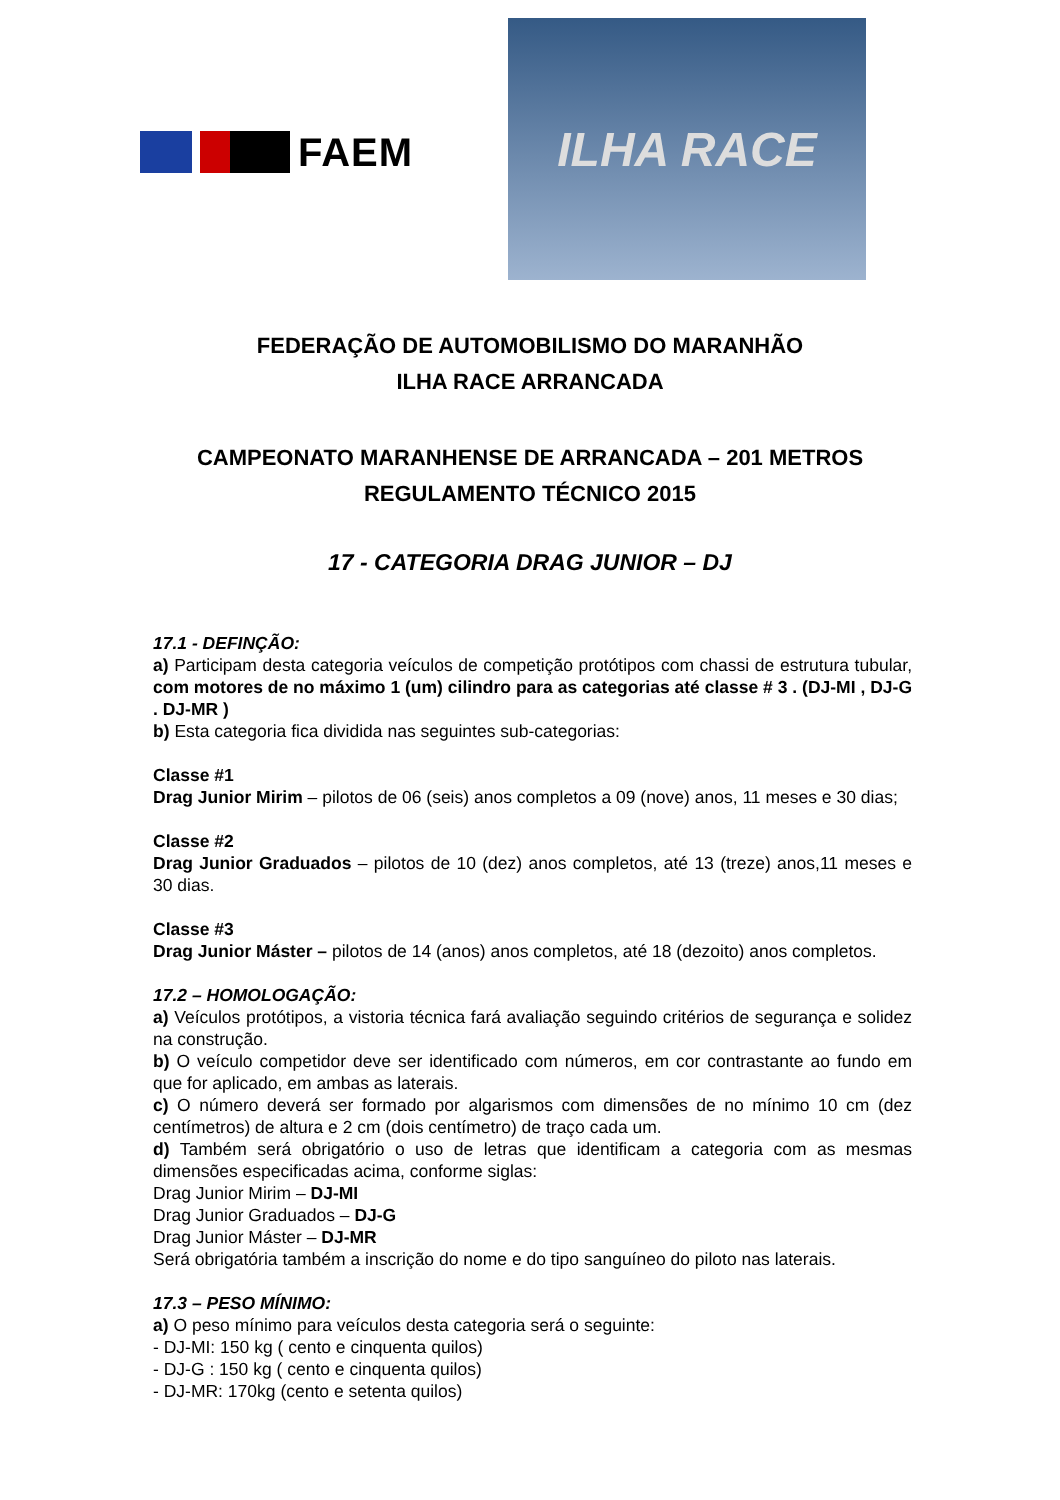FAEM
ILHA RACE
FEDERAÇÃO DE AUTOMOBILISMO DO MARANHÃO
ILHA RACE ARRANCADA
CAMPEONATO MARANHENSE DE ARRANCADA – 201 METROS
REGULAMENTO TÉCNICO 2015
17 - CATEGORIA DRAG JUNIOR – DJ
17.1 - DEFINÇÃO:
a) Participam desta categoria veículos de competição protótipos com chassi de estrutura tubular, com motores de no máximo 1 (um) cilindro para as categorias até classe # 3 . (DJ-MI , DJ-G . DJ-MR )
b) Esta categoria fica dividida nas seguintes sub-categorias:
Classe #1
Drag Junior Mirim – pilotos de 06 (seis) anos completos a 09 (nove) anos, 11 meses e 30 dias;
Classe #2
Drag Junior Graduados – pilotos de 10 (dez) anos completos, até 13 (treze) anos,11 meses e 30 dias.
Classe #3
Drag Junior Máster – pilotos de 14 (anos) anos completos, até 18 (dezoito) anos completos.
17.2 – HOMOLOGAÇÃO:
a) Veículos protótipos, a vistoria técnica fará avaliação seguindo critérios de segurança e solidez na construção.
b) O veículo competidor deve ser identificado com números, em cor contrastante ao fundo em que for aplicado, em ambas as laterais.
c) O número deverá ser formado por algarismos com dimensões de no mínimo 10 cm (dez centímetros) de altura e 2 cm (dois centímetro) de traço cada um.
d) Também será obrigatório o uso de letras que identificam a categoria com as mesmas dimensões especificadas acima, conforme siglas:
Drag Junior Mirim – DJ-MI
Drag Junior Graduados – DJ-G
Drag Junior Máster – DJ-MR
Será obrigatória também a inscrição do nome e do tipo sanguíneo do piloto nas laterais.
17.3 – PESO MÍNIMO:
a) O peso mínimo para veículos desta categoria será o seguinte:
- DJ-MI: 150 kg ( cento e cinquenta quilos)
- DJ-G : 150 kg ( cento e cinquenta quilos)
- DJ-MR: 170kg (cento e setenta quilos)